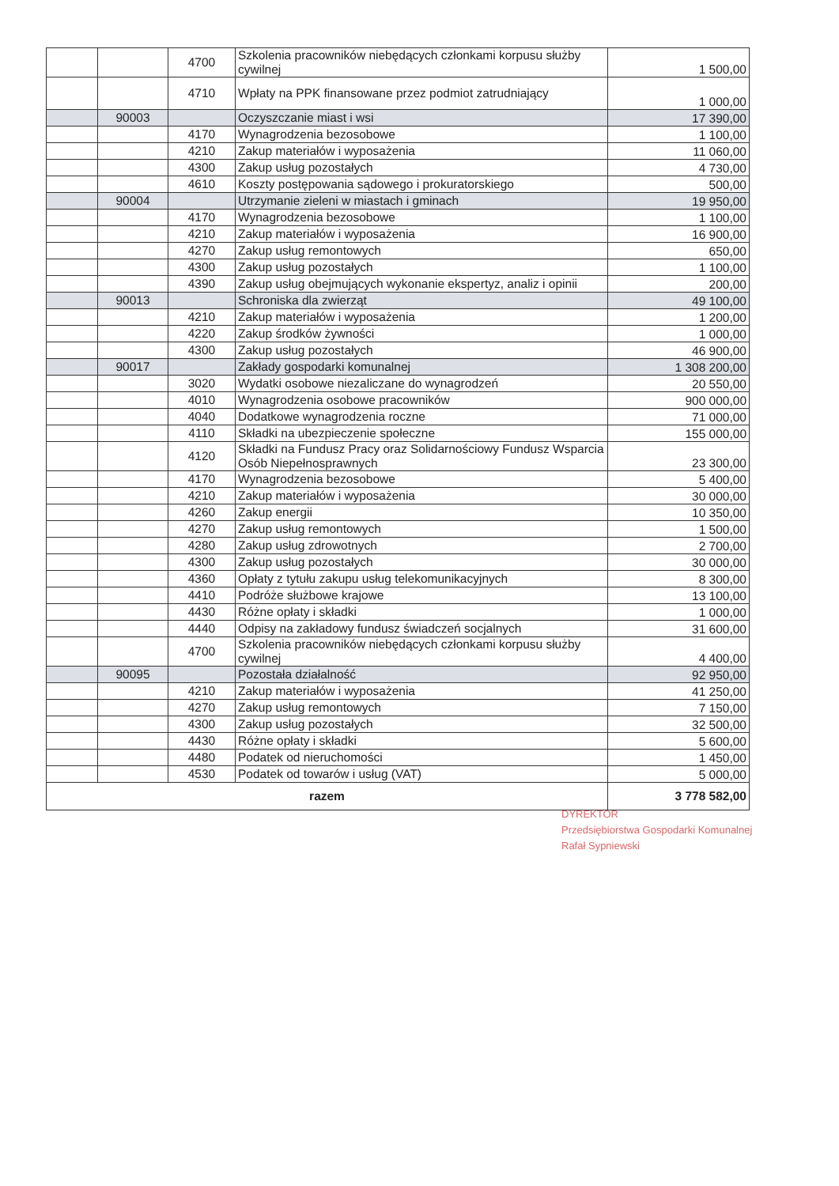| | | 4700 | Szkolenia pracowników niebędących członkami korpusu służby cywilnej | 1 500,00 |
| | | 4710 | Wpłaty na PPK finansowane przez podmiot zatrudniający | 1 000,00 |
| | 90003 | | Oczyszczanie miast i wsi | 17 390,00 |
| | | 4170 | Wynagrodzenia bezosobowe | 1 100,00 |
| | | 4210 | Zakup materiałów i wyposażenia | 11 060,00 |
| | | 4300 | Zakup usług pozostałych | 4 730,00 |
| | | 4610 | Koszty postępowania sądowego i prokuratorskiego | 500,00 |
| | 90004 | | Utrzymanie zieleni w miastach i gminach | 19 950,00 |
| | | 4170 | Wynagrodzenia bezosobowe | 1 100,00 |
| | | 4210 | Zakup materiałów i wyposażenia | 16 900,00 |
| | | 4270 | Zakup usług remontowych | 650,00 |
| | | 4300 | Zakup usług pozostałych | 1 100,00 |
| | | 4390 | Zakup usług obejmujących wykonanie ekspertyz, analiz i opinii | 200,00 |
| | 90013 | | Schroniska dla zwierząt | 49 100,00 |
| | | 4210 | Zakup materiałów i wyposażenia | 1 200,00 |
| | | 4220 | Zakup środków żywności | 1 000,00 |
| | | 4300 | Zakup usług pozostałych | 46 900,00 |
| | 90017 | | Zakłady gospodarki komunalnej | 1 308 200,00 |
| | | 3020 | Wydatki osobowe niezaliczane do wynagrodzeń | 20 550,00 |
| | | 4010 | Wynagrodzenia osobowe pracowników | 900 000,00 |
| | | 4040 | Dodatkowe wynagrodzenia roczne | 71 000,00 |
| | | 4110 | Składki na ubezpieczenie społeczne | 155 000,00 |
| | | 4120 | Składki na Fundusz Pracy oraz Solidarnościowy Fundusz Wsparcia Osób Niepełnosprawnych | 23 300,00 |
| | | 4170 | Wynagrodzenia bezosobowe | 5 400,00 |
| | | 4210 | Zakup materiałów i wyposażenia | 30 000,00 |
| | | 4260 | Zakup energii | 10 350,00 |
| | | 4270 | Zakup usług remontowych | 1 500,00 |
| | | 4280 | Zakup usług zdrowotnych | 2 700,00 |
| | | 4300 | Zakup usług pozostałych | 30 000,00 |
| | | 4360 | Opłaty z tytułu zakupu usług telekomunikacyjnych | 8 300,00 |
| | | 4410 | Podróże służbowe krajowe | 13 100,00 |
| | | 4430 | Różne opłaty i składki | 1 000,00 |
| | | 4440 | Odpisy na zakładowy fundusz świadczeń socjalnych | 31 600,00 |
| | | 4700 | Szkolenia pracowników niebędących członkami korpusu służby cywilnej | 4 400,00 |
| | 90095 | | Pozostała działalność | 92 950,00 |
| | | 4210 | Zakup materiałów i wyposażenia | 41 250,00 |
| | | 4270 | Zakup usług remontowych | 7 150,00 |
| | | 4300 | Zakup usług pozostałych | 32 500,00 |
| | | 4430 | Różne opłaty i składki | 5 600,00 |
| | | 4480 | Podatek od nieruchomości | 1 450,00 |
| | | 4530 | Podatek od towarów i usług (VAT) | 5 000,00 |
| razem | | | | 3 778 582,00 |
DYREKTOR
Przedsiębiorstwa Gospodarki Komunalnej
Rafał Sypniewski